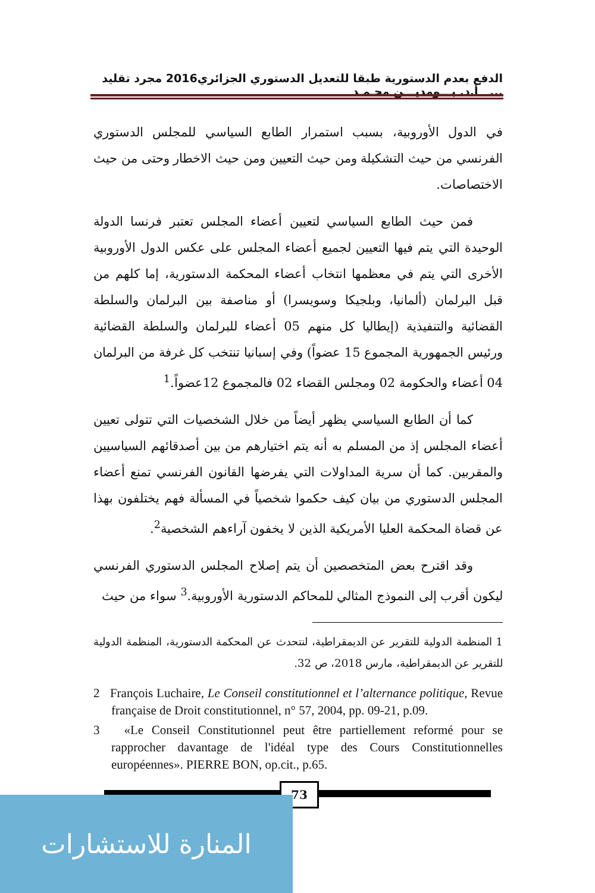الدفع بعدم الدستورية طبقا للتعديل الدستوري الجزائري2016 مجرد تقليد ... أ.د. بـــومديـــن محـمـد
في الدول الأوروبية، بسبب استمرار الطابع السياسي للمجلس الدستوري الفرنسي من حيث التشكيلة ومن حيث التعيين ومن حيث الاخطار وحتى من حيث الاختصاصات.
فمن حيث الطابع السياسي لتعيين أعضاء المجلس تعتبر فرنسا الدولة الوحيدة التي يتم فيها التعيين لجميع أعضاء المجلس على عكس الدول الأوروبية الأخرى التي يتم في معظمها انتخاب أعضاء المحكمة الدستورية، إما كلهم من قبل البرلمان (ألمانيا، وبلجيكا وسويسرا) أو مناصفة بين البرلمان والسلطة القضائية والتنفيذية (إيطاليا كل منهم 05 أعضاء للبرلمان والسلطة القضائية ورئيس الجمهورية المجموع 15 عضواً) وفي إسبانيا تنتخب كل غرفة من البرلمان 04 أعضاء والحكومة 02 ومجلس القضاء 02 فالمجموع 12عضواً.<sup>1</sup>
كما أن الطابع السياسي يظهر أيضاً من خلال الشخصيات التي تتولى تعيين أعضاء المجلس إذ من المسلم به أنه يتم اختيارهم من بين أصدقائهم السياسيين والمقربين. كما أن سرية المداولات التي يفرضها القانون الفرنسي تمنع أعضاء المجلس الدستوري من بيان كيف حكموا شخصياً في المسألة فهم يختلفون بهذا عن قضاة المحكمة العليا الأمريكية الذين لا يخفون آراءهم الشخصية<sup>2</sup>.
وقد اقترح بعض المتخصصين أن يتم إصلاح المجلس الدستوري الفرنسي ليكون أقرب إلى النموذج المثالي للمحاكم الدستورية الأوروبية.<sup>3</sup> سواء من حيث
1 المنظمة الدولية للتقرير عن الديمقراطية، لنتحدث عن المحكمة الدستورية، المنظمة الدولية للتقرير عن الديمقراطية، مارس 2018، ص 32.
2 François Luchaire, Le Conseil constitutionnel et l’alternance politique, Revue française de Droit constitutionnel, n° 57, 2004, pp. 09-21, p.09.
3 «Le Conseil Constitutionnel peut être partiellement reformé pour se rapprocher davantage de l'idéal type des Cours Constitutionnelles européennes». PIERRE BON, op.cit., p.65.
73
المنارة للاستشارات